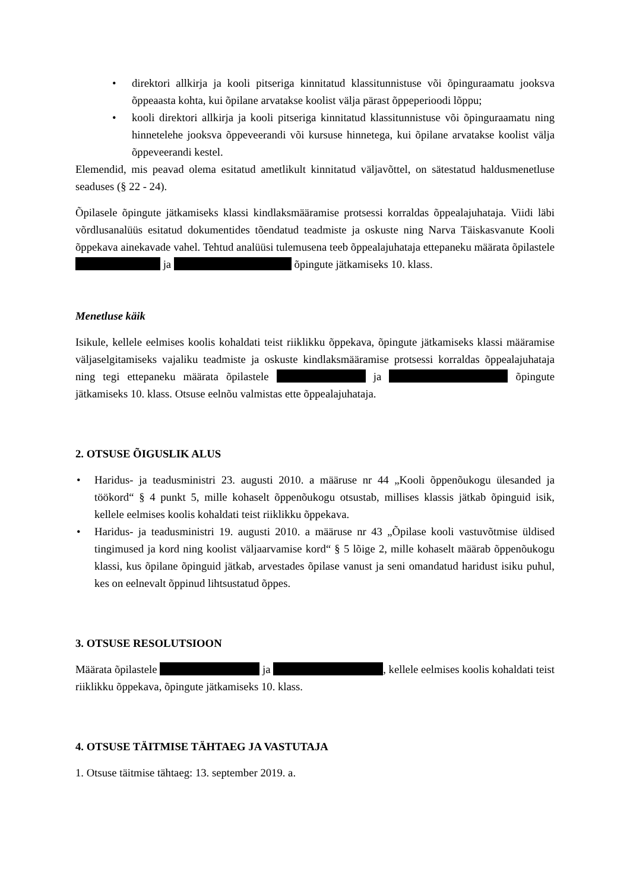• direktori allkirja ja kooli pitseriga kinnitatud klassitunnistuse või õpinguraamatu jooksva õppeaasta kohta, kui õpilane arvatakse koolist välja pärast õppeperioodi lõppu;
• kooli direktori allkirja ja kooli pitseriga kinnitatud klassitunnistuse või õpinguraamatu ning hinnetelehe jooksva õppeveerandi või kursuse hinnetega, kui õpilane arvatakse koolist välja õppeveerandi kestel.
Elemendid, mis peavad olema esitatud ametlikult kinnitatud väljavõttel, on sätestatud haldusmenetluse seaduses (§ 22 - 24).
Õpilasele õpingute jätkamiseks klassi kindlaksmääramise protsessi korraldas õppealajuhataja. Viidi läbi võrdlusanalüüs esitatud dokumentides tõendatud teadmiste ja oskuste ning Narva Täiskasvanute Kooli õppekava ainekavade vahel. Tehtud analüüsi tulemusena teeb õppealajuhataja ettepaneku määrata õpilastele ja õpingute jätkamiseks 10. klass.
Menetluse käik
Isikule, kellele eelmises koolis kohaldati teist riiklikku õppekava, õpingute jätkamiseks klassi määramise väljaselgitamiseks vajaliku teadmiste ja oskuste kindlaksmääramise protsessi korraldas õppealajuhataja ning tegi ettepaneku määrata õpilastele ja õpingute jätkamiseks 10. klass. Otsuse eelnõu valmistas ette õppealajuhataja.
2. OTSUSE ÕIGUSLIK ALUS
• Haridus- ja teadusministri 23. augusti 2010. a määruse nr 44 „Kooli õppenõukogu ülesanded ja töökord“ § 4 punkt 5, mille kohaselt õppenõukogu otsustab, millises klassis jätkab õpinguid isik, kellele eelmises koolis kohaldati teist riiklikku õppekava.
• Haridus- ja teadusministri 19. augusti 2010. a määruse nr 43 „Õpilase kooli vastuvõtmise üldised tingimused ja kord ning koolist väljaarvamise kord“ § 5 lõige 2, mille kohaselt määrab õppenõukogu klassi, kus õpilane õpinguid jätkab, arvestades õpilase vanust ja seni omandatud haridust isiku puhul, kes on eelnevalt õppinud lihtsustatud õppes.
3. OTSUSE RESOLUTSIOON
Määrata õpilastele ja , kellele eelmises koolis kohaldati teist riiklikku õppekava, õpingute jätkamiseks 10. klass.
4. OTSUSE TÄITMISE TÄHTAEG JA VASTUTAJA
1. Otsuse täitmise tähtaeg: 13. september 2019. a.